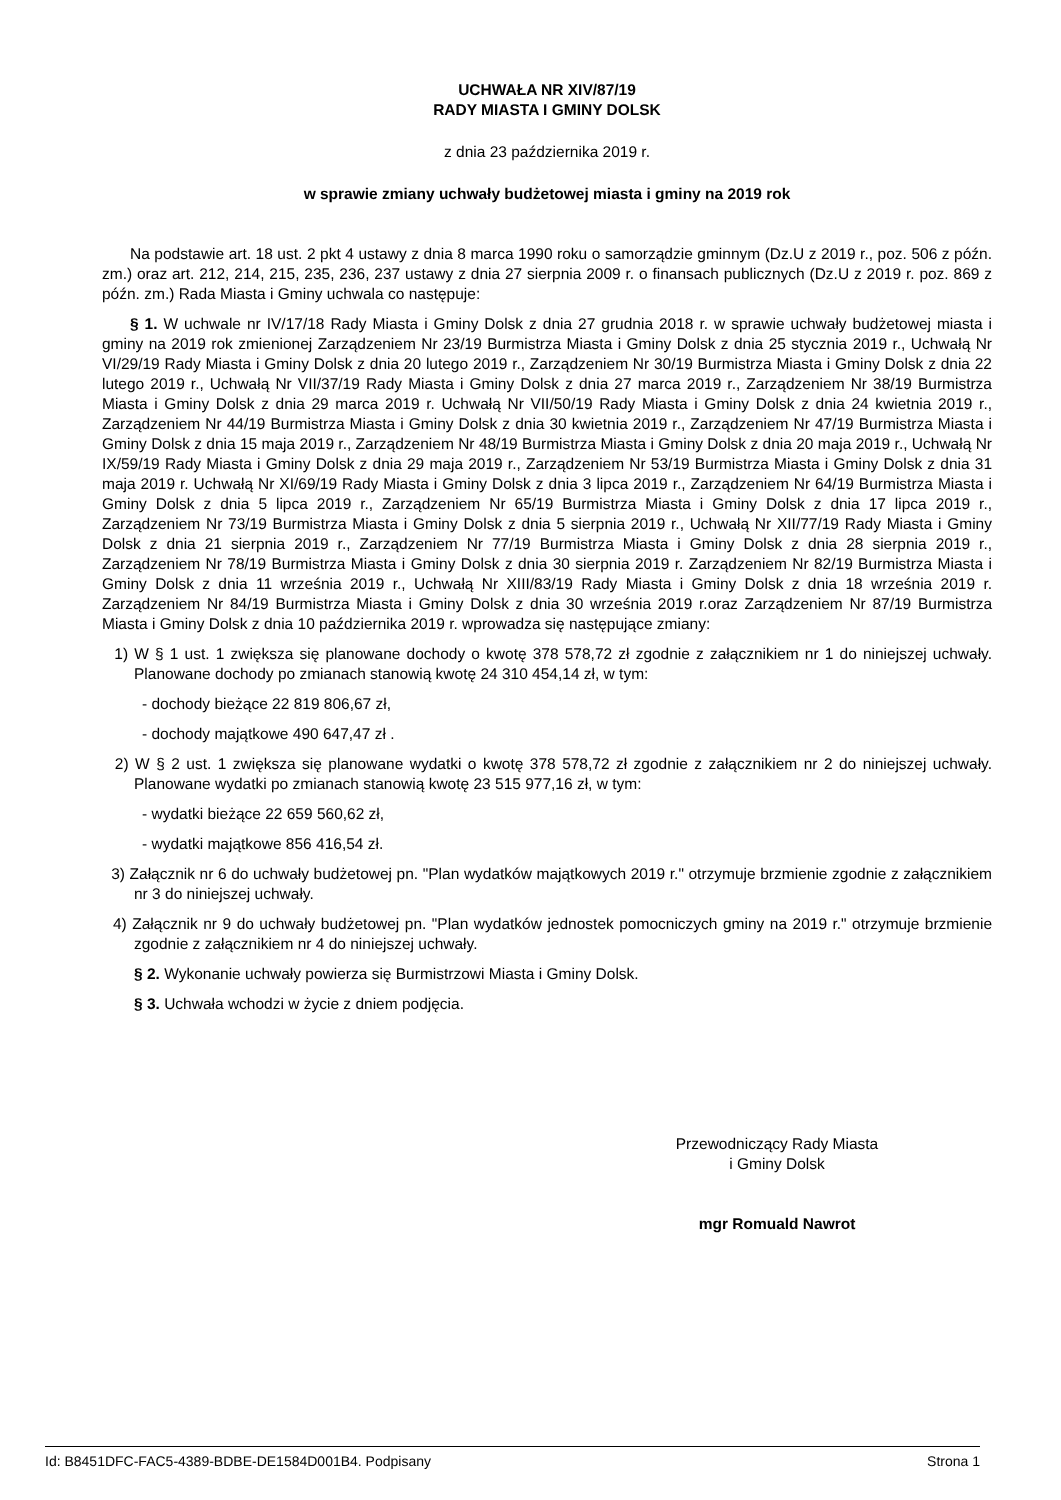UCHWAŁA NR XIV/87/19
RADY MIASTA I GMINY DOLSK
z dnia 23 października 2019 r.
w sprawie zmiany uchwały budżetowej miasta i gminy na 2019 rok
Na podstawie art. 18 ust. 2 pkt 4 ustawy z dnia 8 marca 1990 roku o samorządzie gminnym (Dz.U z 2019 r., poz. 506 z późn. zm.) oraz art. 212, 214, 215, 235, 236, 237 ustawy z dnia 27 sierpnia 2009 r. o finansach publicznych (Dz.U z 2019 r. poz. 869 z późn. zm.) Rada Miasta i Gminy uchwala co następuje:
§ 1. W uchwale nr IV/17/18 Rady Miasta i Gminy Dolsk z dnia 27 grudnia 2018 r. w sprawie uchwały budżetowej miasta i gminy na 2019 rok zmienionej Zarządzeniem Nr 23/19 Burmistrza Miasta i Gminy Dolsk z dnia 25 stycznia 2019 r., Uchwałą Nr VI/29/19 Rady Miasta i Gminy Dolsk z dnia 20 lutego 2019 r., Zarządzeniem Nr 30/19 Burmistrza Miasta i Gminy Dolsk z dnia 22 lutego 2019 r., Uchwałą Nr VII/37/19 Rady Miasta i Gminy Dolsk z dnia 27 marca 2019 r., Zarządzeniem Nr 38/19 Burmistrza Miasta i Gminy Dolsk z dnia 29 marca 2019 r. Uchwałą Nr VII/50/19 Rady Miasta i Gminy Dolsk z dnia 24 kwietnia 2019 r., Zarządzeniem Nr 44/19 Burmistrza Miasta i Gminy Dolsk z dnia 30 kwietnia 2019 r., Zarządzeniem Nr 47/19 Burmistrza Miasta i Gminy Dolsk z dnia 15 maja 2019 r., Zarządzeniem Nr 48/19 Burmistrza Miasta i Gminy Dolsk z dnia 20 maja 2019 r., Uchwałą Nr IX/59/19 Rady Miasta i Gminy Dolsk z dnia 29 maja 2019 r., Zarządzeniem Nr 53/19 Burmistrza Miasta i Gminy Dolsk z dnia 31 maja 2019 r. Uchwałą Nr XI/69/19 Rady Miasta i Gminy Dolsk z dnia 3 lipca 2019 r., Zarządzeniem Nr 64/19 Burmistrza Miasta i Gminy Dolsk z dnia 5 lipca 2019 r., Zarządzeniem Nr 65/19 Burmistrza Miasta i Gminy Dolsk z dnia 17 lipca 2019 r., Zarządzeniem Nr 73/19 Burmistrza Miasta i Gminy Dolsk z dnia 5 sierpnia 2019 r., Uchwałą Nr XII/77/19 Rady Miasta i Gminy Dolsk z dnia 21 sierpnia 2019 r., Zarządzeniem Nr 77/19 Burmistrza Miasta i Gminy Dolsk z dnia 28 sierpnia 2019 r., Zarządzeniem Nr 78/19 Burmistrza Miasta i Gminy Dolsk z dnia 30 sierpnia 2019 r. Zarządzeniem Nr 82/19 Burmistrza Miasta i Gminy Dolsk z dnia 11 września 2019 r., Uchwałą Nr XIII/83/19 Rady Miasta i Gminy Dolsk z dnia 18 września 2019 r. Zarządzeniem Nr 84/19 Burmistrza Miasta i Gminy Dolsk z dnia 30 września 2019 r.oraz Zarządzeniem Nr 87/19 Burmistrza Miasta i Gminy Dolsk z dnia 10 października 2019 r. wprowadza się następujące zmiany:
1) W § 1 ust. 1 zwiększa się planowane dochody o kwotę 378 578,72 zł zgodnie z załącznikiem nr 1 do niniejszej uchwały. Planowane dochody po zmianach stanowią kwotę 24 310 454,14 zł, w tym:
- dochody bieżące 22 819 806,67 zł,
- dochody majątkowe 490 647,47 zł .
2) W § 2 ust. 1 zwiększa się planowane wydatki o kwotę 378 578,72 zł zgodnie z załącznikiem nr 2 do niniejszej uchwały. Planowane wydatki po zmianach stanowią kwotę 23 515 977,16 zł, w tym:
- wydatki bieżące 22 659 560,62 zł,
- wydatki majątkowe 856 416,54 zł.
3) Załącznik nr 6 do uchwały budżetowej pn. "Plan wydatków majątkowych 2019 r." otrzymuje brzmienie zgodnie z załącznikiem nr 3 do niniejszej uchwały.
4) Załącznik nr 9 do uchwały budżetowej pn. "Plan wydatków jednostek pomocniczych gminy na 2019 r." otrzymuje brzmienie zgodnie z załącznikiem nr 4 do niniejszej uchwały.
§ 2. Wykonanie uchwały powierza się Burmistrzowi Miasta i Gminy Dolsk.
§ 3. Uchwała wchodzi w życie z dniem podjęcia.
Przewodniczący Rady Miasta
i Gminy Dolsk
mgr Romuald Nawrot
Id: B8451DFC-FAC5-4389-BDBE-DE1584D001B4. Podpisany Strona 1